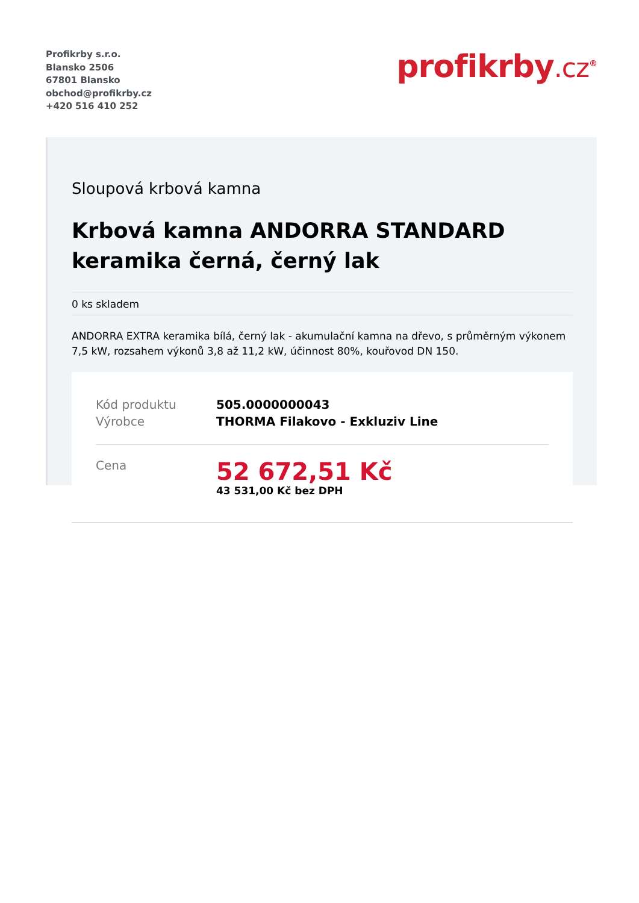Profikrby s.r.o.
Blansko 2506
67801 Blansko
obchod@profikrby.cz
+420 516 410 252
profikrby.cz<sup>®</sup>
Sloupová krbová kamna
Krbová kamna ANDORRA STANDARD keramika černá, černý lak
0 ks skladem
ANDORRA EXTRA keramika bílá, černý lak - akumulační kamna na dřevo, s průměrným výkonem 7,5 kW, rozsahem výkonů 3,8 až 11,2 kW, účinnost 80%, kouřovod DN 150.
| Kód produktu | 505.0000000043 |
| Výrobce | THORMA Filakovo - Exkluziv Line |
| Cena | 52 672,51 Kč 43 531,00 Kč bez DPH |